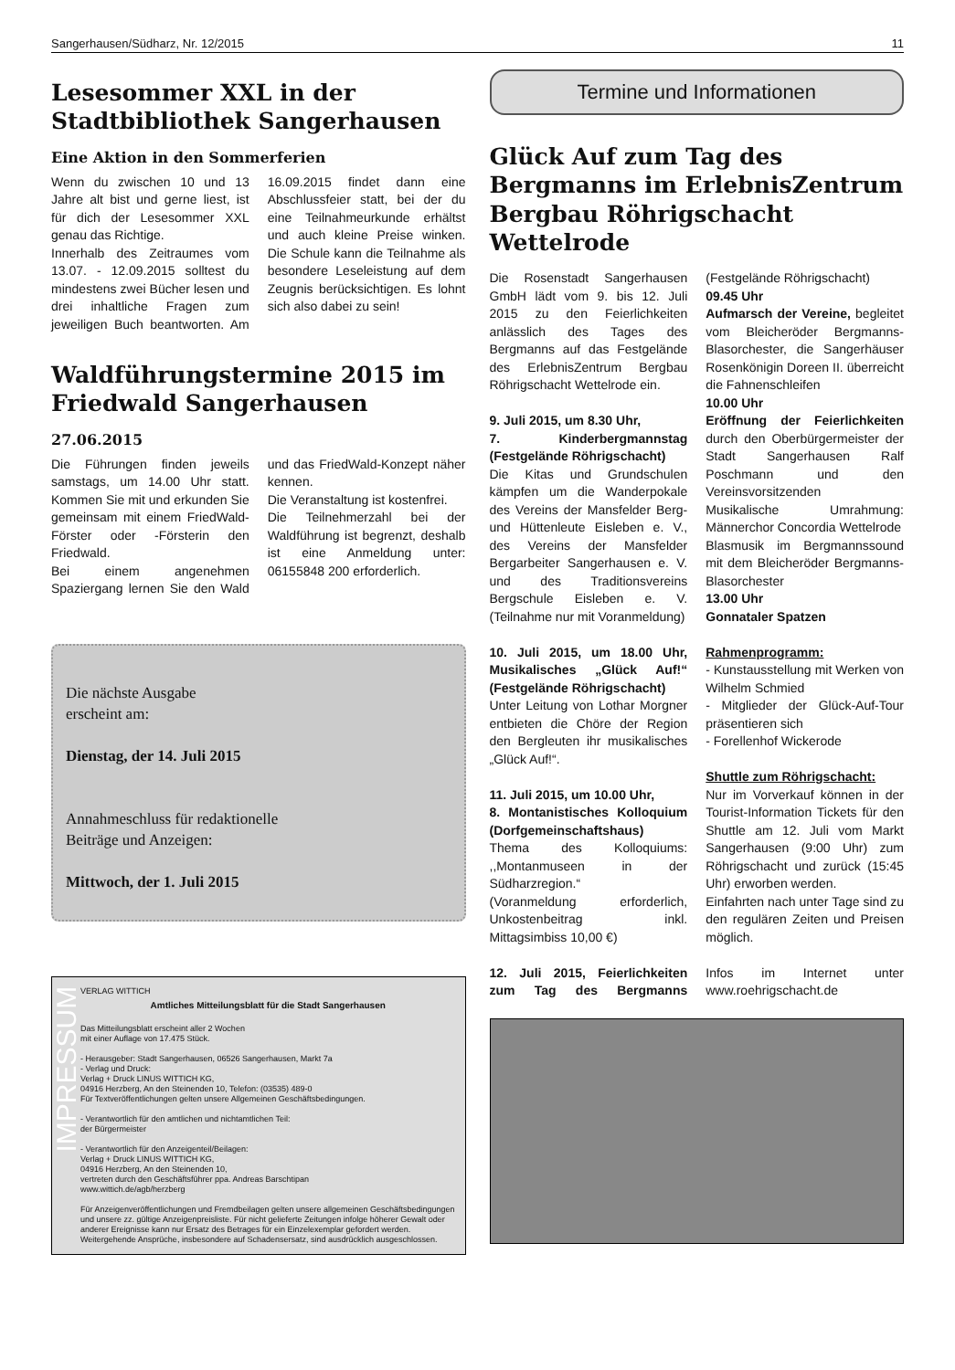Sangerhausen/Südharz, Nr. 12/2015 11
Lesesommer XXL in der Stadtbibliothek Sangerhausen
Eine Aktion in den Sommerferien
Wenn du zwischen 10 und 13 Jahre alt bist und gerne liest, ist für dich der Lesesommer XXL genau das Richtige.
Innerhalb des Zeitraumes vom 13.07. - 12.09.2015 solltest du mindestens zwei Bücher lesen und drei inhaltliche Fragen zum jeweiligen Buch beantworten. Am 16.09.2015 findet dann eine Abschlussfeier statt, bei der du eine Teilnahmeurkunde erhältst und auch kleine Preise winken. Die Schule kann die Teilnahme als besondere Leseleistung auf dem Zeugnis berücksichtigen. Es lohnt sich also dabei zu sein!
Waldführungstermine 2015 im Friedwald Sangerhausen
27.06.2015
Die Führungen finden jeweils samstags, um 14.00 Uhr statt. Kommen Sie mit und erkunden Sie gemeinsam mit einem FriedWald-Förster oder -Försterin den Friedwald.
Bei einem angenehmen Spaziergang lernen Sie den Wald und das FriedWald-Konzept näher kennen.
Die Veranstaltung ist kostenfrei.
Die Teilnehmerzahl bei der Waldführung ist begrenzt, deshalb ist eine Anmeldung unter: 06155848 200 erforderlich.
Die nächste Ausgabe
erscheint am:
Dienstag, der 14. Juli 2015
Annahmeschluss für redaktionelle
Beiträge und Anzeigen:
Mittwoch, der 1. Juli 2015
IMPRESSUM
VERLAG WITTICH
Amtliches Mitteilungsblatt für die Stadt Sangerhausen
Das Mitteilungsblatt erscheint aller 2 Wochen
mit einer Auflage von 17.475 Stück.
- Herausgeber: Stadt Sangerhausen, 06526 Sangerhausen, Markt 7a
- Verlag und Druck:
Verlag + Druck LINUS WITTICH KG,
04916 Herzberg, An den Steinenden 10, Telefon: (03535) 489-0
Für Textveröffentlichungen gelten unsere Allgemeinen Geschäftsbedingungen.
- Verantwortlich für den amtlichen und nichtamtlichen Teil:
der Bürgermeister
- Verantwortlich für den Anzeigenteil/Beilagen:
Verlag + Druck LINUS WITTICH KG,
04916 Herzberg, An den Steinenden 10,
vertreten durch den Geschäftsführer ppa. Andreas Barschtipan
www.wittich.de/agb/herzberg
Für Anzeigenveröffentlichungen und Fremdbeilagen gelten unsere allgemeinen Geschäftsbedingungen und unsere zz. gültige Anzeigenpreisliste. Für nicht gelieferte Zeitungen infolge höherer Gewalt oder anderer Ereignisse kann nur Ersatz des Betrages für ein Einzelexemplar gefordert werden.
Weitergehende Ansprüche, insbesondere auf Schadensersatz, sind ausdrücklich ausgeschlossen.
Termine und Informationen
Glück Auf zum Tag des Bergmanns im ErlebnisZentrum Bergbau Röhrigschacht Wettelrode
Die Rosenstadt Sangerhausen GmbH lädt vom 9. bis 12. Juli 2015 zu den Feierlichkeiten anlässlich des Tages des Bergmanns auf das Festgelände des ErlebnisZentrum Bergbau Röhrigschacht Wettelrode ein.
9. Juli 2015, um 8.30 Uhr,
7. Kinderbergmannstag (Festgelände Röhrigschacht)
Die Kitas und Grundschulen kämpfen um die Wanderpokale des Vereins der Mansfelder Berg- und Hüttenleute Eisleben e. V., des Vereins der Mansfelder Bergarbeiter Sangerhausen e. V. und des Traditionsvereins Bergschule Eisleben e. V. (Teilnahme nur mit Voranmeldung)
10. Juli 2015, um 18.00 Uhr, Musikalisches „Glück Auf!“ (Festgelände Röhrigschacht)
Unter Leitung von Lothar Morgner entbieten die Chöre der Region den Bergleuten ihr musikalisches „Glück Auf!“.
11. Juli 2015, um 10.00 Uhr,
8. Montanistisches Kolloquium (Dorfgemeinschaftshaus)
Thema des Kolloquiums: ,,Montanmuseen in der Südharzregion.“
(Voranmeldung erforderlich, Unkostenbeitrag inkl. Mittagsimbiss 10,00 €)
12. Juli 2015, Feierlichkeiten zum Tag des Bergmanns (Festgelände Röhrigschacht)
09.45 Uhr
Aufmarsch der Vereine, begleitet vom Bleicheröder Bergmanns-Blasorchester, die Sangerhäuser Rosenkönigin Doreen II. überreicht die Fahnenschleifen
10.00 Uhr
Eröffnung der Feierlichkeiten durch den Oberbürgermeister der Stadt Sangerhausen Ralf Poschmann und den Vereinsvorsitzenden
Musikalische Umrahmung: Männerchor Concordia Wettelrode
Blasmusik im Bergmannssound mit dem Bleicheröder Bergmanns-Blasorchester
13.00 Uhr
Gonnataler Spatzen
Rahmenprogramm:
- Kunstausstellung mit Werken von Wilhelm Schmied
- Mitglieder der Glück-Auf-Tour präsentieren sich
- Forellenhof Wickerode
Shuttle zum Röhrigschacht:
Nur im Vorverkauf können in der Tourist-Information Tickets für den Shuttle am 12. Juli vom Markt Sangerhausen (9:00 Uhr) zum Röhrigschacht und zurück (15:45 Uhr) erworben werden.
Einfahrten nach unter Tage sind zu den regulären Zeiten und Preisen möglich.
Infos im Internet unter www.roehrigschacht.de